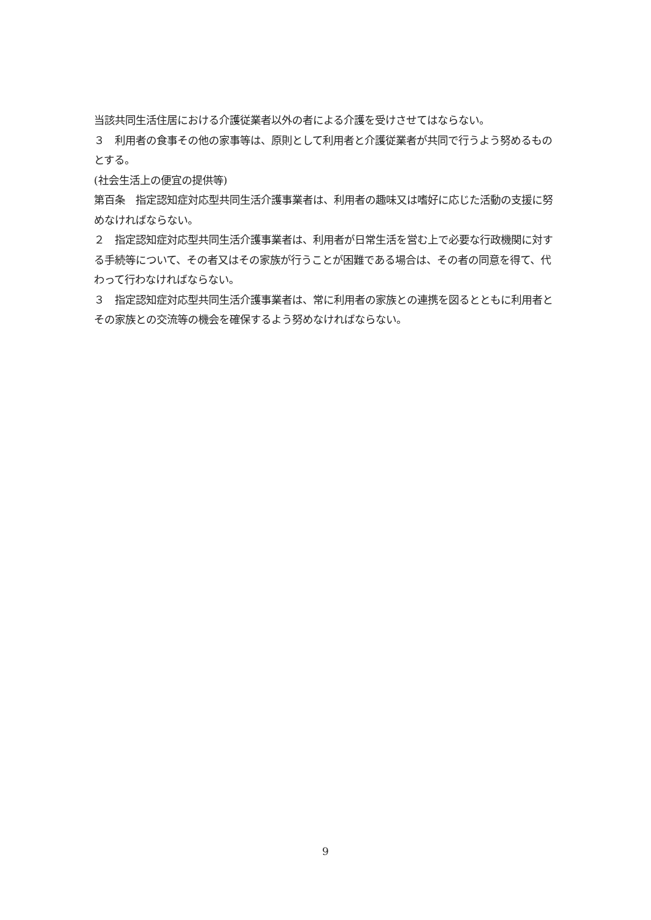当該共同生活住居における介護従業者以外の者による介護を受けさせてはならない。
３　利用者の食事その他の家事等は、原則として利用者と介護従業者が共同で行うよう努めるものとする。
(社会生活上の便宜の提供等)
第百条　指定認知症対応型共同生活介護事業者は、利用者の趣味又は嗜好に応じた活動の支援に努めなければならない。
２　指定認知症対応型共同生活介護事業者は、利用者が日常生活を営む上で必要な行政機関に対する手続等について、その者又はその家族が行うことが困難である場合は、その者の同意を得て、代わって行わなければならない。
３　指定認知症対応型共同生活介護事業者は、常に利用者の家族との連携を図るとともに利用者とその家族との交流等の機会を確保するよう努めなければならない。
9